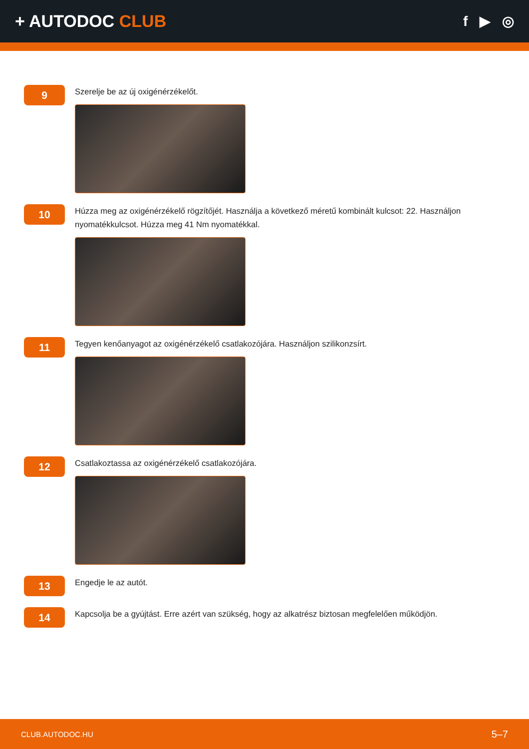+ AUTODOC CLUB
f ▶ ◎
9
Szerelje be az új oxigénérzékelőt.
10
Húzza meg az oxigénérzékelő rögzítőjét. Használja a következő méretű kombinált kulcsot: 22. Használjon nyomatékkulcsot. Húzza meg 41 Nm nyomatékkal.
11
Tegyen kenőanyagot az oxigénérzékelő csatlakozójára. Használjon szilikonzsírt.
12
Csatlakoztassa az oxigénérzékelő csatlakozójára.
13
Engedje le az autót.
14
Kapcsolja be a gyújtást. Erre azért van szükség, hogy az alkatrész biztosan megfelelően működjön.
CLUB.AUTODOC.HU 5–7